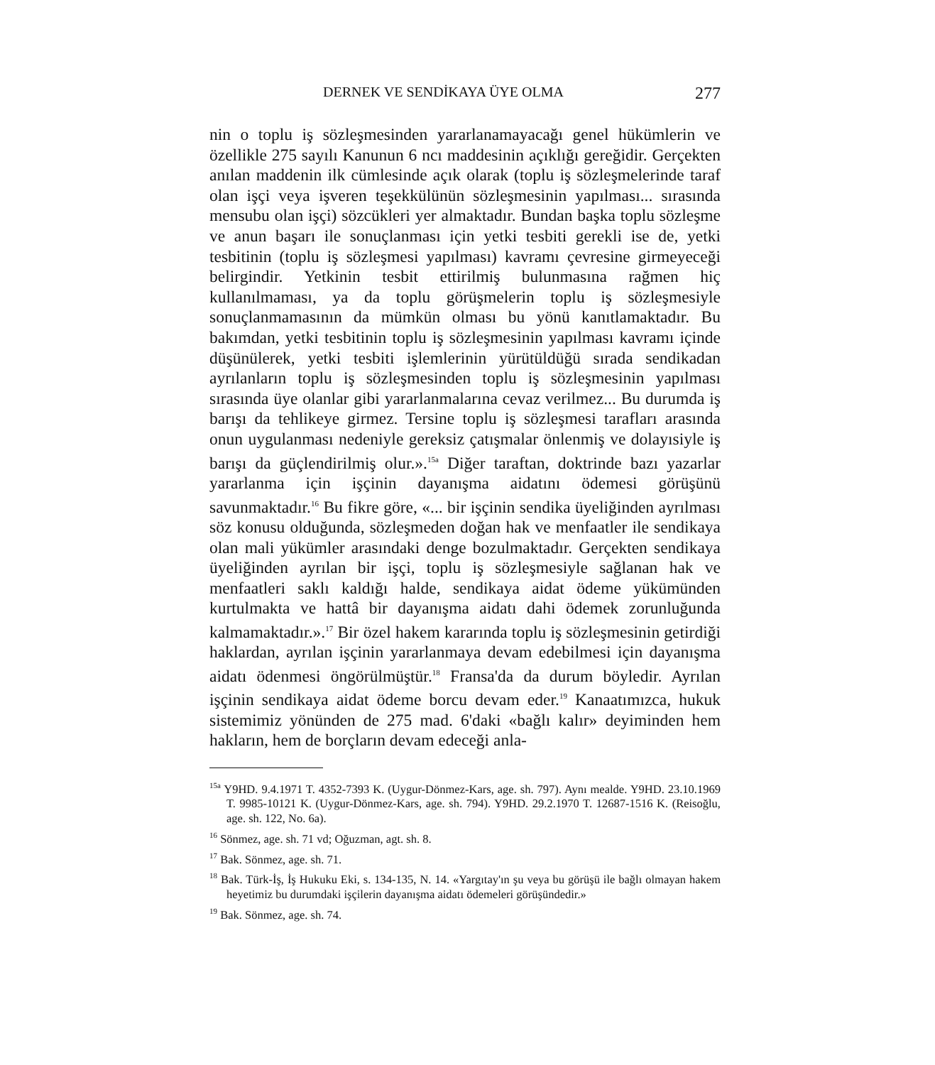DERNEK VE SENDİKAYA ÜYE OLMA 277
nin o toplu iş sözleşmesinden yararlanamayacağı genel hükümlerin ve özellikle 275 sayılı Kanunun 6 ncı maddesinin açıklığı gereğidir. Gerçekten anılan maddenin ilk cümlesinde açık olarak (toplu iş sözleşmelerinde taraf olan işçi veya işveren teşekkülünün sözleşmesinin yapılması... sırasında mensubu olan işçi) sözcükleri yer almaktadır. Bundan başka toplu sözleşme ve anun başarı ile sonuçlanması için yetki tesbiti gerekli ise de, yetki tesbitinin (toplu iş sözleşmesi yapılması) kavramı çevresine girmeyeceği belirgindir. Yetkinin tesbit ettirilmiş bulunmasına rağmen hiç kullanılmaması, ya da toplu görüşmelerin toplu iş sözleşmesiyle sonuçlanmamasının da mümkün olması bu yönü kanıtlamaktadır. Bu bakımdan, yetki tesbitinin toplu iş sözleşmesinin yapılması kavramı içinde düşünülerek, yetki tesbiti işlemlerinin yürütüldüğü sırada sendikadan ayrılanların toplu iş sözleşmesinden toplu iş sözleşmesinin yapılması sırasında üye olanlar gibi yararlanmalarına cevaz verilmez... Bu durumda iş barışı da tehlikeye girmez. Tersine toplu iş sözleşmesi tarafları arasında onun uygulanması nedeniyle gereksiz çatışmalar önlenmiş ve dolayısiyle iş barışı da güçlendirilmiş olur.».<sup>15a</sup> Diğer taraftan, doktrinde bazı yazarlar yararlanma için işçinin dayanışma aidatını ödemesi görüşünü savunmaktadır.<sup>16</sup> Bu fikre göre, «... bir işçinin sendika üyeliğinden ayrılması söz konusu olduğunda, sözleşmeden doğan hak ve menfaatler ile sendikaya olan mali yükümler arasındaki denge bozulmaktadır. Gerçekten sendikaya üyeliğinden ayrılan bir işçi, toplu iş sözleşmesiyle sağlanan hak ve menfaatleri saklı kaldığı halde, sendikaya aidat ödeme yükümünden kurtulmakta ve hattâ bir dayanışma aidatı dahi ödemek zorunluğunda kalmamaktadır.».<sup>17</sup> Bir özel hakem kararında toplu iş sözleşmesinin getirdiği haklardan, ayrılan işçinin yararlanmaya devam edebilmesi için dayanışma aidatı ödenmesi öngörülmüştür.<sup>18</sup> Fransa'da da durum böyledir. Ayrılan işçinin sendikaya aidat ödeme borcu devam eder.<sup>19</sup> Kanaatımızca, hukuk sistemimiz yönünden de 275 mad. 6'daki «bağlı kalır» deyiminden hem hakların, hem de borçların devam edeceği anla-
<sup>15a</sup> Y9HD. 9.4.1971 T. 4352-7393 K. (Uygur-Dönmez-Kars, age. sh. 797). Aynı mealde. Y9HD. 23.10.1969 T. 9985-10121 K. (Uygur-Dönmez-Kars, age. sh. 794). Y9HD. 29.2.1970 T. 12687-1516 K. (Reisoğlu, age. sh. 122, No. 6a).
<sup>16</sup> Sönmez, age. sh. 71 vd; Oğuzman, agt. sh. 8.
<sup>17</sup> Bak. Sönmez, age. sh. 71.
<sup>18</sup> Bak. Türk-İş, İş Hukuku Eki, s. 134-135, N. 14. «Yargıtay'ın şu veya bu görüşü ile bağlı olmayan hakem heyetimiz bu durumdaki işçilerin dayanışma aidatı ödemeleri görüşündedir.»
<sup>19</sup> Bak. Sönmez, age. sh. 74.